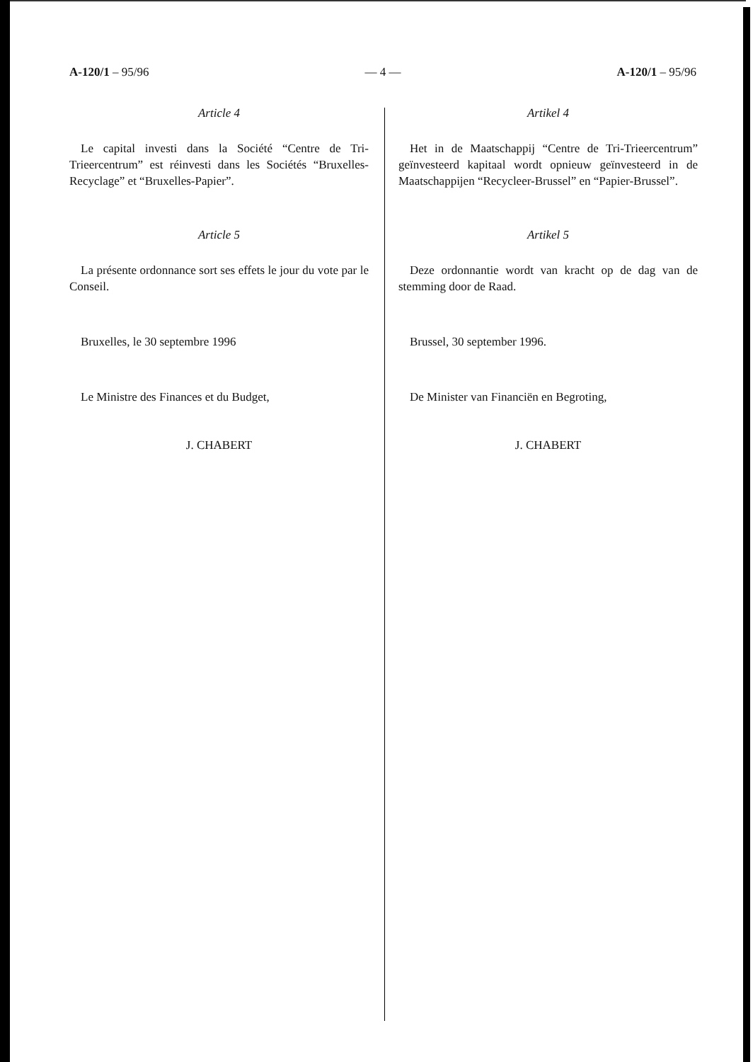A-120/1 – 95/96 — 4 — A-120/1 – 95/96
Article 4
Le capital investi dans la Société “Centre de Tri-Trieercentrum” est réinvesti dans les Sociétés “Bruxelles-Recyclage” et “Bruxelles-Papier”.
Article 5
La présente ordonnance sort ses effets le jour du vote par le Conseil.
Bruxelles, le 30 septembre 1996
Le Ministre des Finances et du Budget,
J. CHABERT
Artikel 4
Het in de Maatschappij “Centre de Tri-Trieercentrum” geïnvesteerd kapitaal wordt opnieuw geïnvesteerd in de Maatschappijen “Recycleer-Brussel” en “Papier-Brussel”.
Artikel 5
Deze ordonnantie wordt van kracht op de dag van de stemming door de Raad.
Brussel, 30 september 1996.
De Minister van Financiën en Begroting,
J. CHABERT